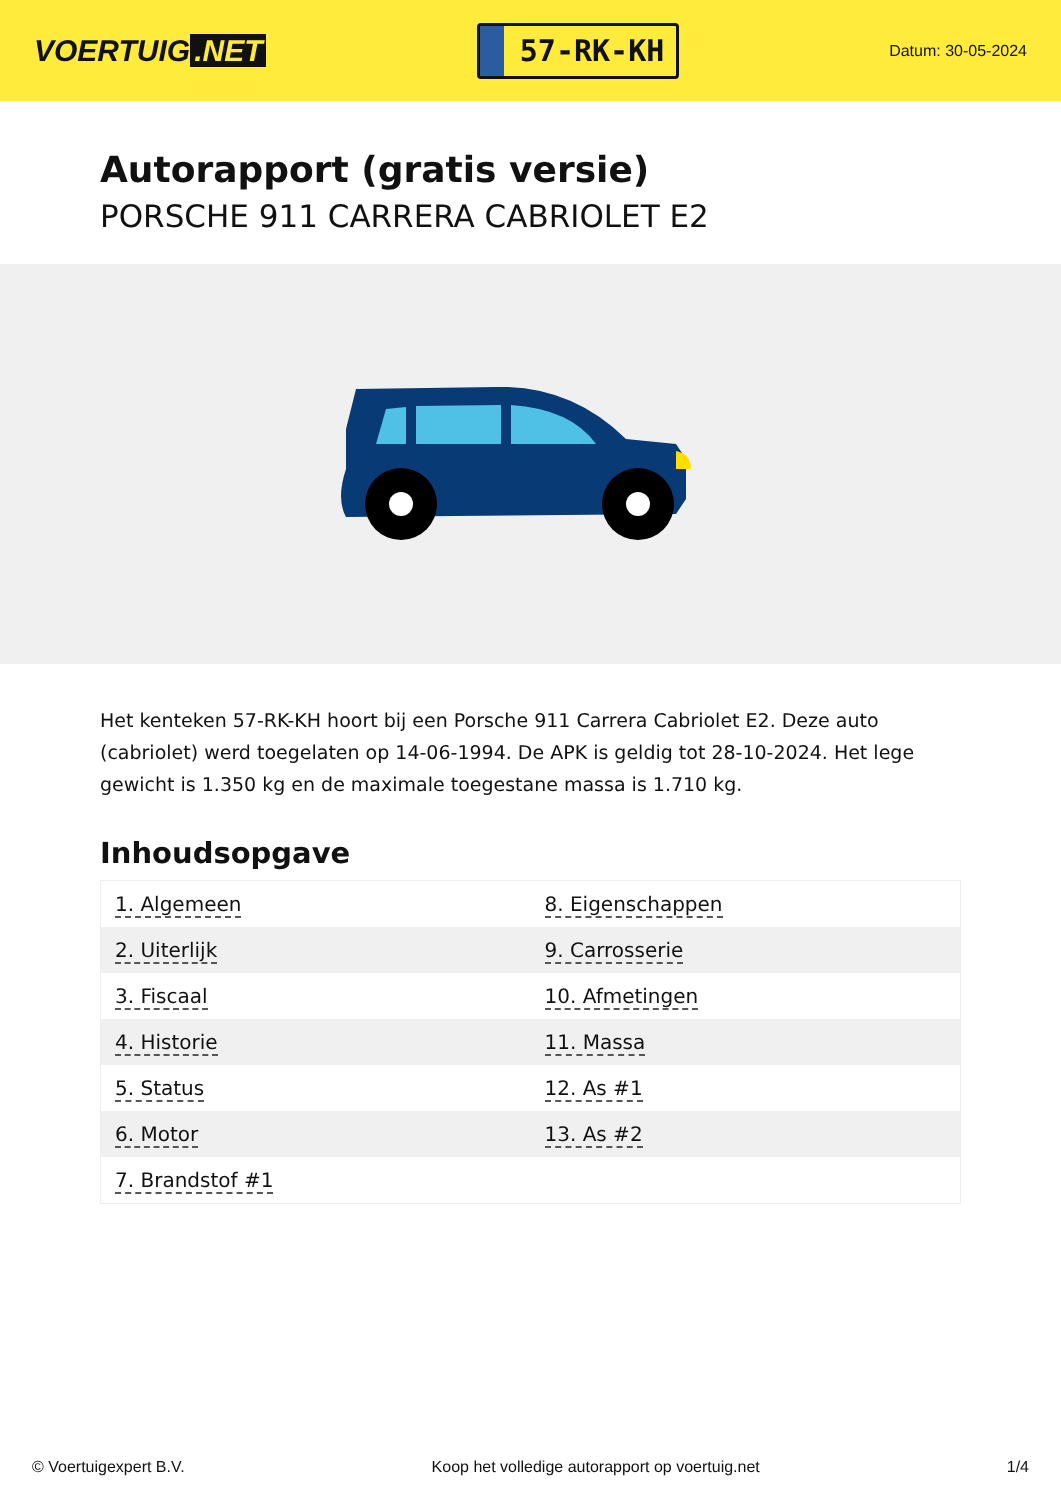VOERTUIG.NET
57-RK-KH
Datum: 30-05-2024
Autorapport (gratis versie)
PORSCHE 911 CARRERA CABRIOLET E2
Het kenteken 57-RK-KH hoort bij een Porsche 911 Carrera Cabriolet E2. Deze auto (cabriolet) werd toegelaten op 14-06-1994. De APK is geldig tot 28-10-2024. Het lege gewicht is 1.350 kg en de maximale toegestane massa is 1.710 kg.
Inhoudsopgave
| 1. Algemeen | 8. Eigenschappen |
| 2. Uiterlijk | 9. Carrosserie |
| 3. Fiscaal | 10. Afmetingen |
| 4. Historie | 11. Massa |
| 5. Status | 12. As #1 |
| 6. Motor | 13. As #2 |
| 7. Brandstof #1 | |
© Voertuigexpert B.V. Koop het volledige autorapport op voertuig.net 1/4